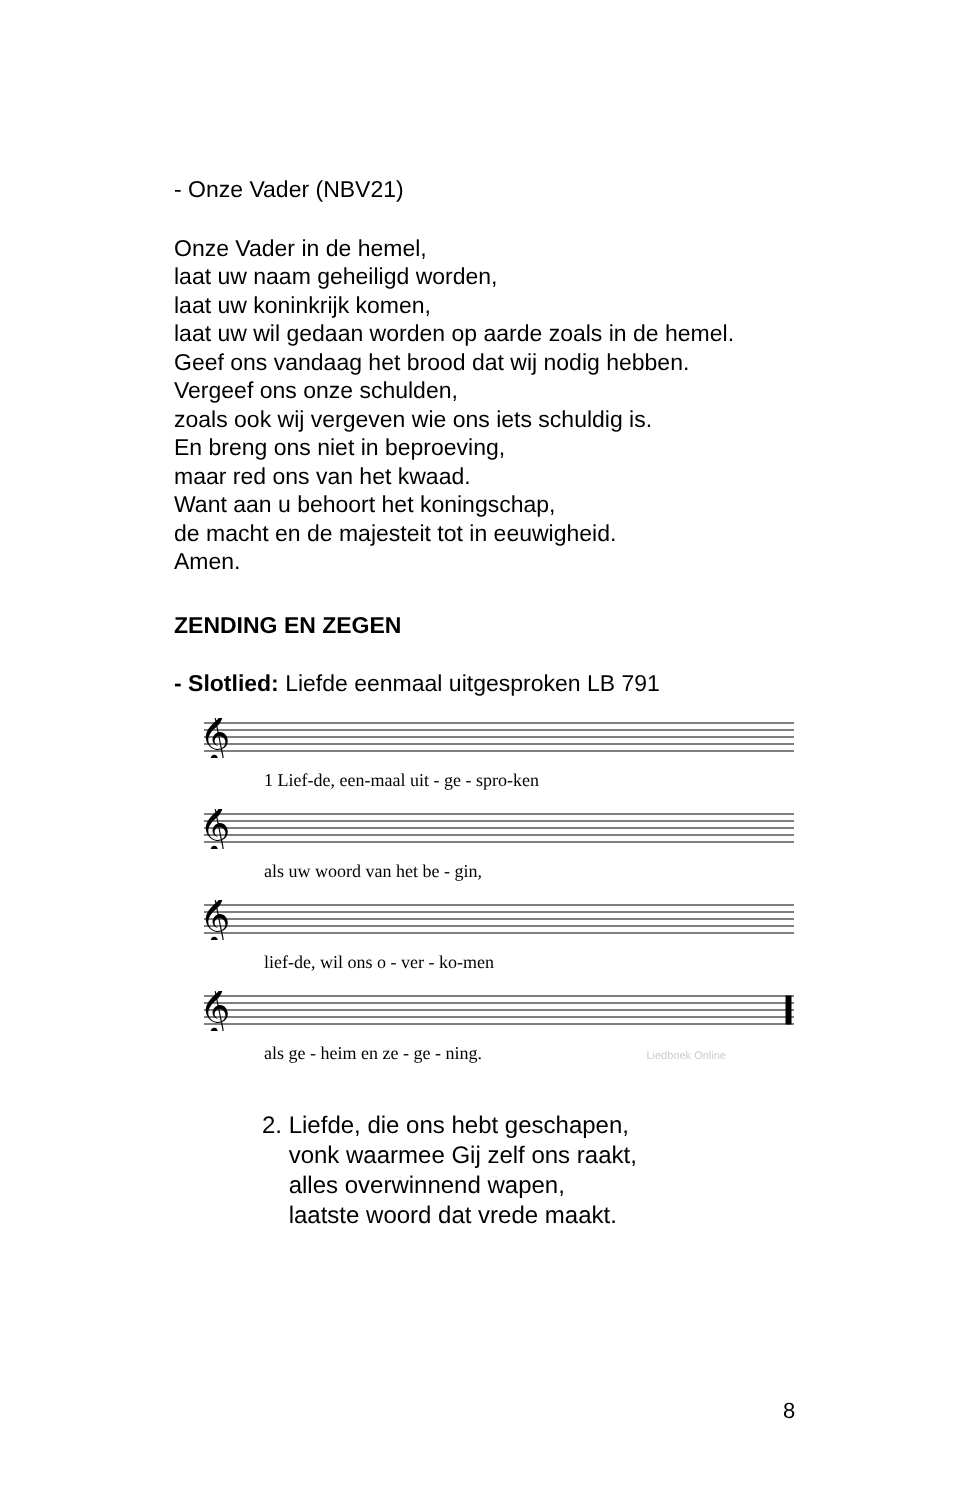- Onze Vader (NBV21)
Onze Vader in de hemel,
laat uw naam geheiligd worden,
laat uw koninkrijk komen,
laat uw wil gedaan worden op aarde zoals in de hemel.
Geef ons vandaag het brood dat wij nodig hebben.
Vergeef ons onze schulden,
zoals ook wij vergeven wie ons iets schuldig is.
En breng ons niet in beproeving,
maar red ons van het kwaad.
Want aan u behoort het koningschap,
de macht en de majesteit tot in eeuwigheid.
Amen.
ZENDING EN ZEGEN
- Slotlied: Liefde eenmaal uitgesproken LB 791
𝄞
1 Lief-de, een-maal uit - ge - spro-ken
𝄞
als uw woord van het be - gin,
𝄞
lief-de, wil ons o - ver - ko-men
𝄞
als ge - heim en ze - ge - ning. Liedboek Online
2. Liefde, die ons hebt geschapen,
vonk waarmee Gij zelf ons raakt,
alles overwinnend wapen,
laatste woord dat vrede maakt.
8